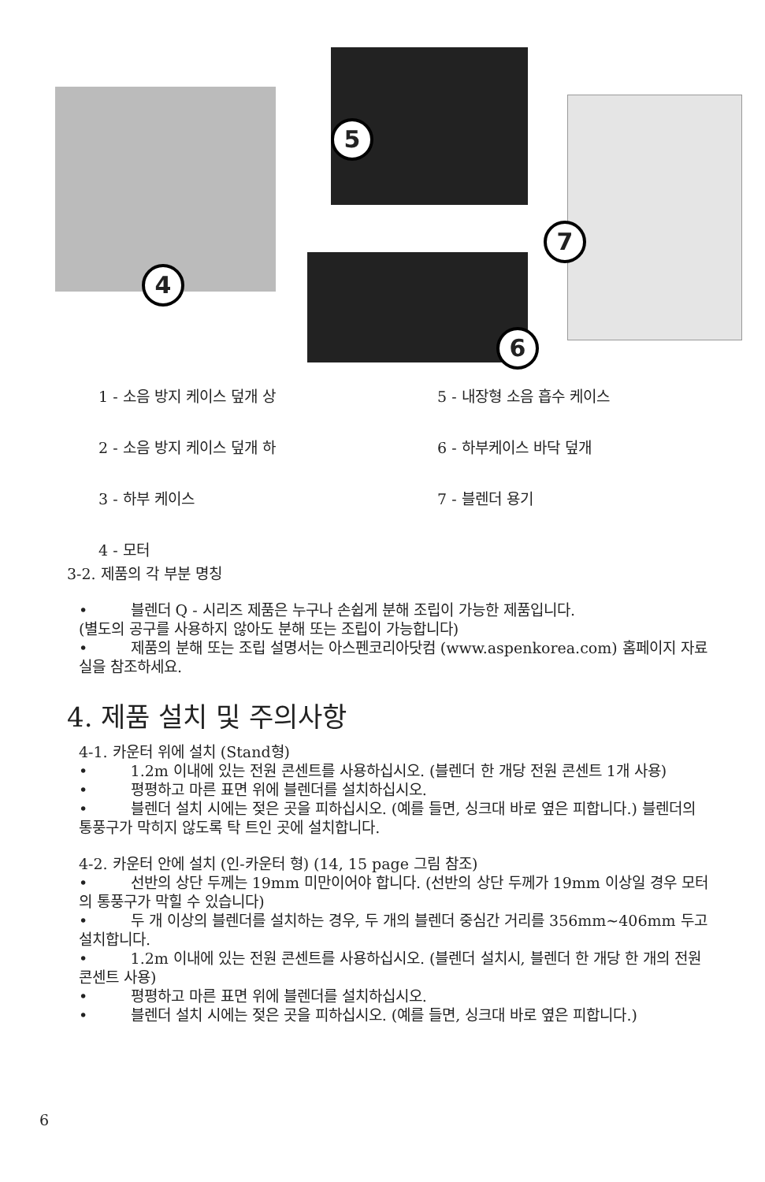4
5
6
7
1 - 소음 방지 케이스 덮개 상
5 - 내장형 소음 흡수 케이스
2 - 소음 방지 케이스 덮개 하
6 - 하부케이스 바닥 덮개
3 - 하부 케이스
7 - 블렌더 용기
4 - 모터
3-2. 제품의 각 부분 명칭
• 블렌더 Q - 시리즈 제품은 누구나 손쉽게 분해 조립이 가능한 제품입니다.
(별도의 공구를 사용하지 않아도 분해 또는 조립이 가능합니다)
• 제품의 분해 또는 조립 설명서는 아스펜코리아닷컴 (www.aspenkorea.com) 홈페이지 자료실을 참조하세요.
4. 제품 설치 및 주의사항
4-1. 카운터 위에 설치 (Stand형)
• 1.2m 이내에 있는 전원 콘센트를 사용하십시오. (블렌더 한 개당 전원 콘센트 1개 사용)
• 평평하고 마른 표면 위에 블렌더를 설치하십시오.
• 블렌더 설치 시에는 젖은 곳을 피하십시오. (예를 들면, 싱크대 바로 옆은 피합니다.) 블렌더의 통풍구가 막히지 않도록 탁 트인 곳에 설치합니다.
4-2. 카운터 안에 설치 (인-카운터 형) (14, 15 page 그림 참조)
• 선반의 상단 두께는 19mm 미만이어야 합니다. (선반의 상단 두께가 19mm 이상일 경우 모터의 통풍구가 막힐 수 있습니다)
• 두 개 이상의 블렌더를 설치하는 경우, 두 개의 블렌더 중심간 거리를 356mm~406mm 두고 설치합니다.
• 1.2m 이내에 있는 전원 콘센트를 사용하십시오. (블렌더 설치시, 블렌더 한 개당 한 개의 전원 콘센트 사용)
• 평평하고 마른 표면 위에 블렌더를 설치하십시오.
• 블렌더 설치 시에는 젖은 곳을 피하십시오. (예를 들면, 싱크대 바로 옆은 피합니다.)
6